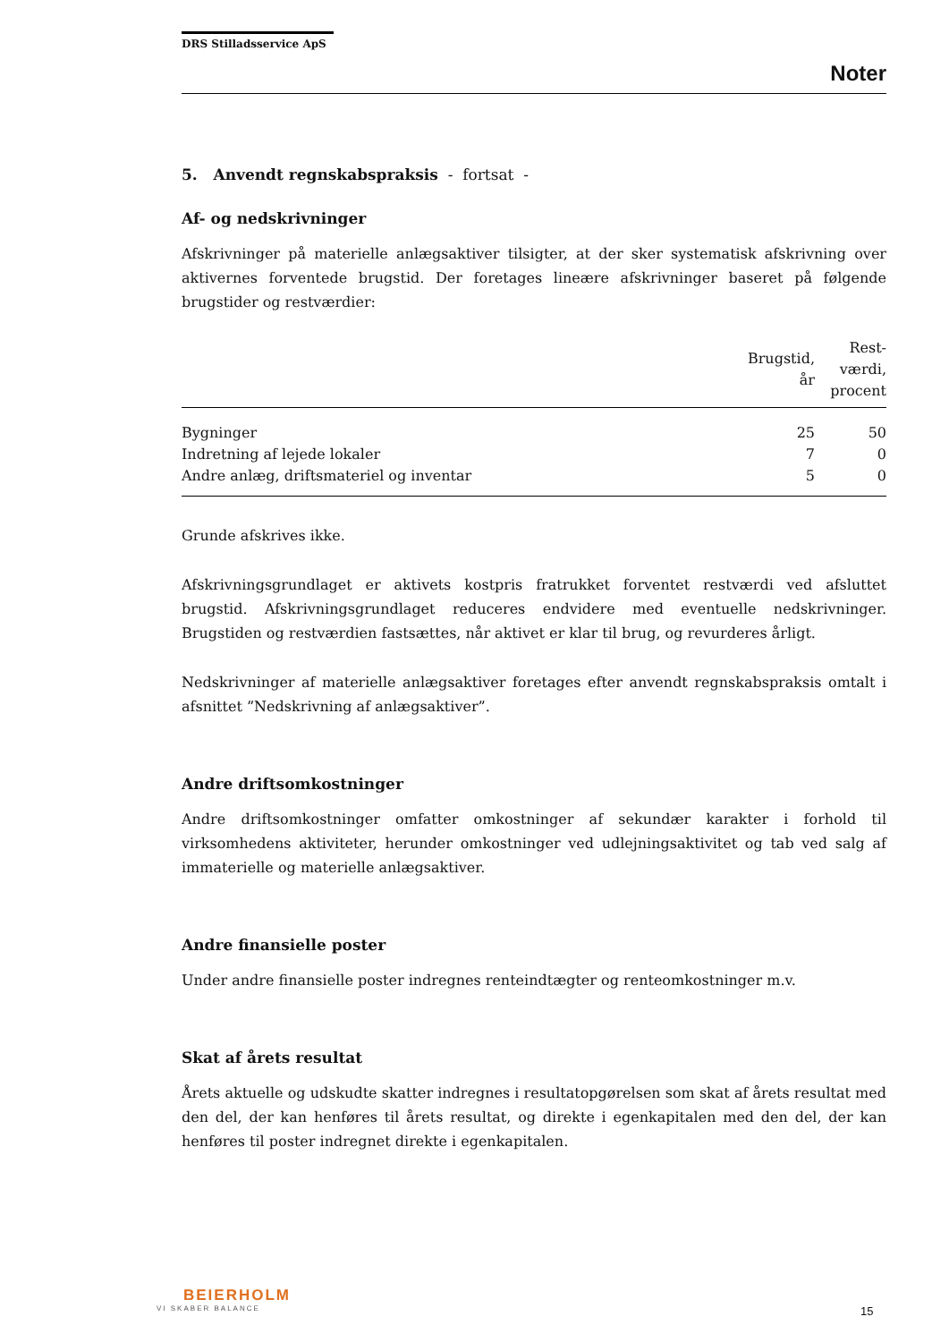DRS Stilladsservice ApS
Noter
5. Anvendt regnskabspraksis - fortsat -
Af- og nedskrivninger
Afskrivninger på materielle anlægsaktiver tilsigter, at der sker systematisk afskrivning over aktivernes forventede brugstid. Der foretages lineære afskrivninger baseret på følgende brugstider og restværdier:
| | Brugstid, år | Rest- værdi, procent |
| --- | --- | --- |
| Bygninger | 25 | 50 |
| Indretning af lejede lokaler | 7 | 0 |
| Andre anlæg, driftsmateriel og inventar | 5 | 0 |
Grunde afskrives ikke.
Afskrivningsgrundlaget er aktivets kostpris fratrukket forventet restværdi ved afsluttet brugstid. Afskrivningsgrundlaget reduceres endvidere med eventuelle nedskrivninger. Brugstiden og restværdien fastsættes, når aktivet er klar til brug, og revurderes årligt.
Nedskrivninger af materielle anlægsaktiver foretages efter anvendt regnskabspraksis omtalt i afsnittet ”Nedskrivning af anlægsaktiver”.
Andre driftsomkostninger
Andre driftsomkostninger omfatter omkostninger af sekundær karakter i forhold til virksomhedens aktiviteter, herunder omkostninger ved udlejningsaktivitet og tab ved salg af immaterielle og materielle anlægsaktiver.
Andre finansielle poster
Under andre finansielle poster indregnes renteindtægter og renteomkostninger m.v.
Skat af årets resultat
Årets aktuelle og udskudte skatter indregnes i resultatopgørelsen som skat af årets resultat med den del, der kan henføres til årets resultat, og direkte i egenkapitalen med den del, der kan henføres til poster indregnet direkte i egenkapitalen.
BEIERHOLM
VI SKABER BALANCE
15